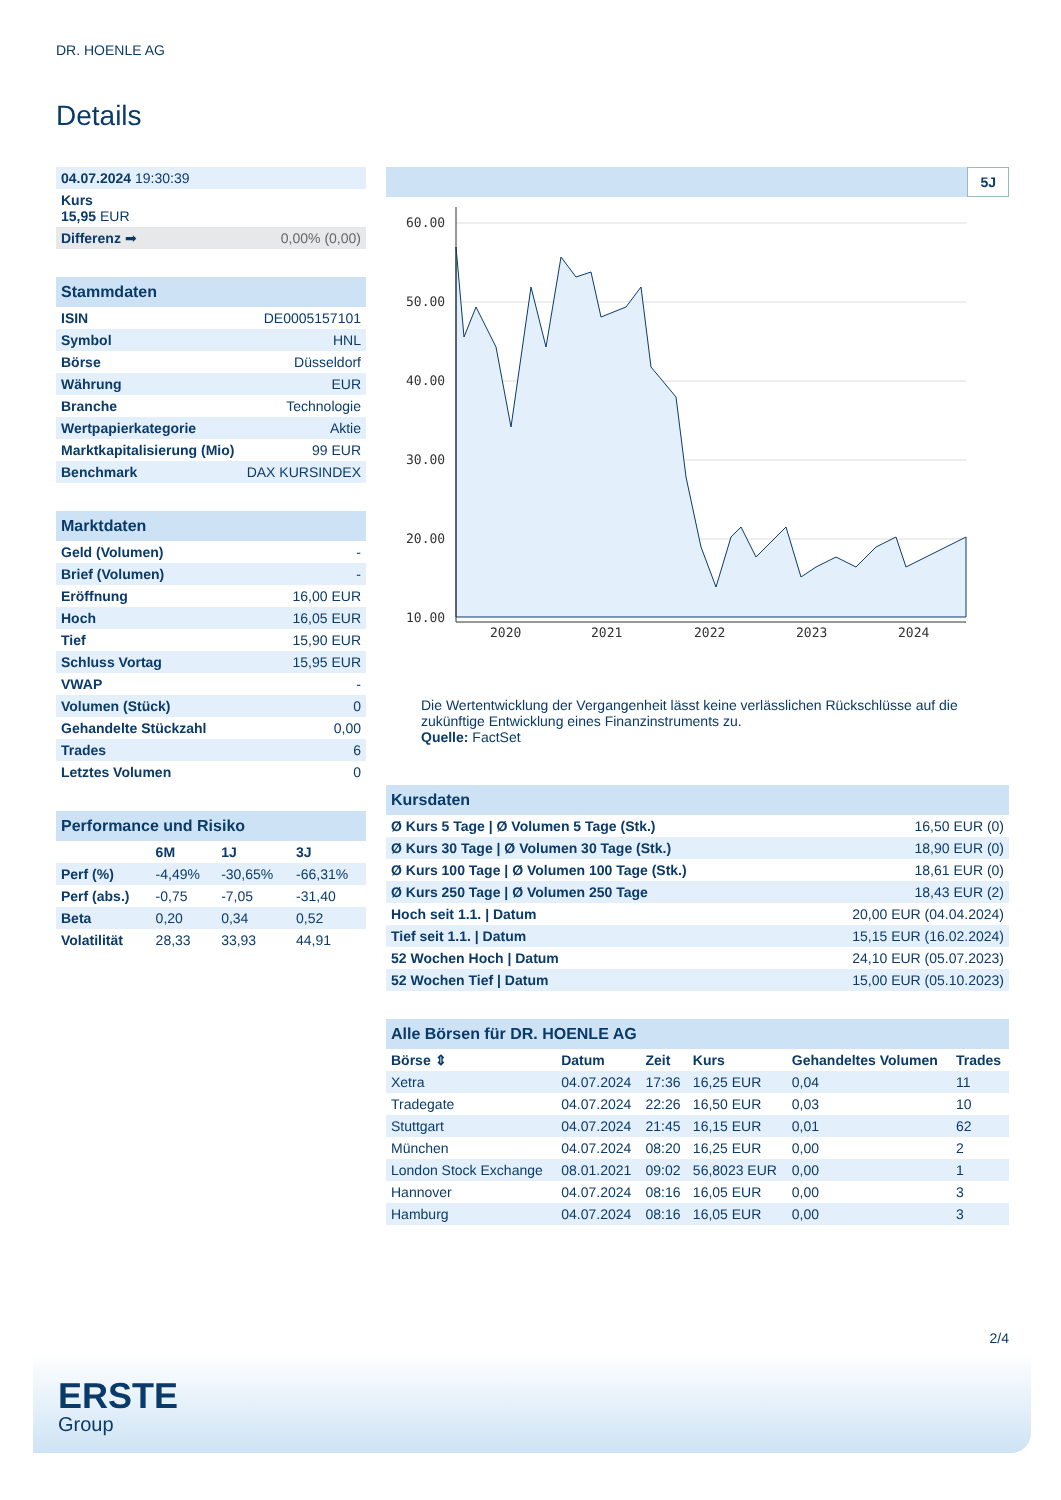DR. HOENLE AG
Details
| 04.07.2024 19:30:39 |
| Kurs 15,95 EUR |
| Differenz ➡ 0,00% (0,00) |
| Stammdaten | |
| ISIN | DE0005157101 |
| Symbol | HNL |
| Börse | Düsseldorf |
| Währung | EUR |
| Branche | Technologie |
| Wertpapierkategorie | Aktie |
| Marktkapitalisierung (Mio) | 99 EUR |
| Benchmark | DAX KURSINDEX |
| Marktdaten | |
| Geld (Volumen) | - |
| Brief (Volumen) | - |
| Eröffnung | 16,00 EUR |
| Hoch | 16,05 EUR |
| Tief | 15,90 EUR |
| Schluss Vortag | 15,95 EUR |
| VWAP | - |
| Volumen (Stück) | 0 |
| Gehandelte Stückzahl | 0,00 |
| Trades | 6 |
| Letztes Volumen | 0 |
| Performance und Risiko | | | |
| | 6M | 1J | 3J |
| Perf (%) | -4,49% | -30,65% | -66,31% |
| Perf (abs.) | -0,75 | -7,05 | -31,40 |
| Beta | 0,20 | 0,34 | 0,52 |
| Volatilität | 28,33 | 33,93 | 44,91 |
5J
60.00
50.00
40.00
30.00
20.00
10.00
2020
2021
2022
2023
2024
Die Wertentwicklung der Vergangenheit lässt keine verlässlichen Rückschlüsse auf die zukünftige Entwicklung eines Finanzinstruments zu.
Quelle: FactSet
| Kursdaten | |
| Ø Kurs 5 Tage / Ø Volumen 5 Tage (Stk.) | 16,50 EUR (0) |
| Ø Kurs 30 Tage / Ø Volumen 30 Tage (Stk.) | 18,90 EUR (0) |
| Ø Kurs 100 Tage / Ø Volumen 100 Tage (Stk.) | 18,61 EUR (0) |
| Ø Kurs 250 Tage / Ø Volumen 250 Tage | 18,43 EUR (2) |
| Hoch seit 1.1. / Datum | 20,00 EUR (04.04.2024) |
| Tief seit 1.1. / Datum | 15,15 EUR (16.02.2024) |
| 52 Wochen Hoch / Datum | 24,10 EUR (05.07.2023) |
| 52 Wochen Tief / Datum | 15,00 EUR (05.10.2023) |
| Alle Börsen für DR. HOENLE AG | | | | | |
| Börse ⇕ | Datum | Zeit | Kurs | Gehandeltes Volumen | Trades |
| Xetra | 04.07.2024 | 17:36 | 16,25 EUR | 0,04 | 11 |
| Tradegate | 04.07.2024 | 22:26 | 16,50 EUR | 0,03 | 10 |
| Stuttgart | 04.07.2024 | 21:45 | 16,15 EUR | 0,01 | 62 |
| München | 04.07.2024 | 08:20 | 16,25 EUR | 0,00 | 2 |
| London Stock Exchange | 08.01.2021 | 09:02 | 56,8023 EUR | 0,00 | 1 |
| Hannover | 04.07.2024 | 08:16 | 16,05 EUR | 0,00 | 3 |
| Hamburg | 04.07.2024 | 08:16 | 16,05 EUR | 0,00 | 3 |
2/4
ERSTE
Group